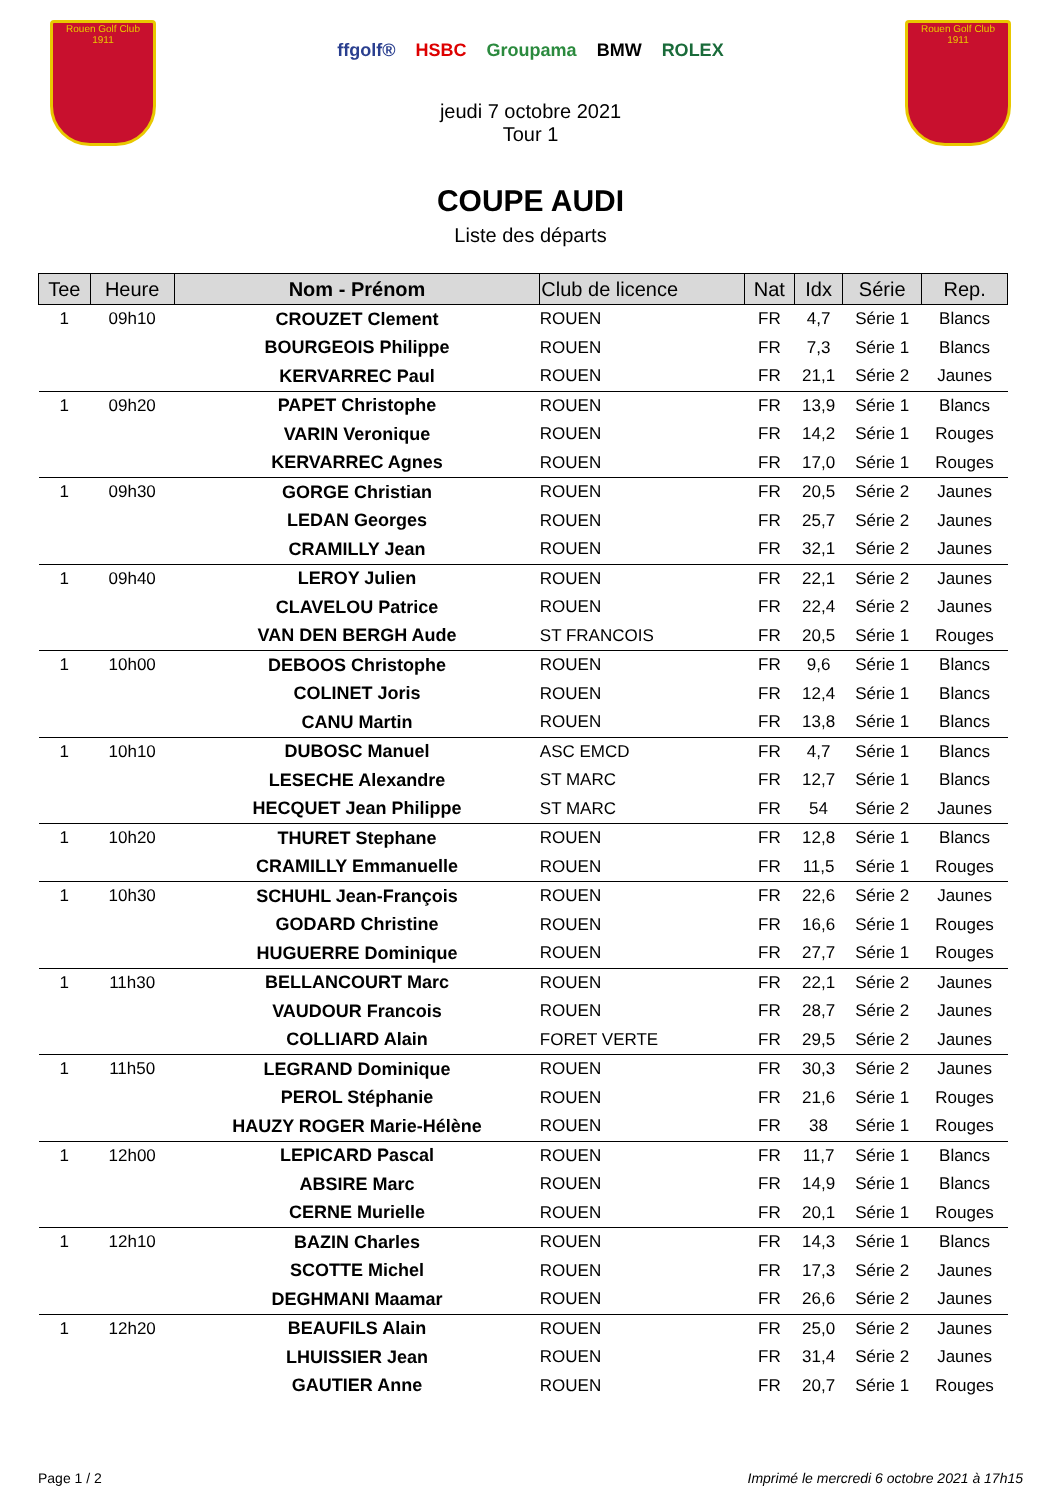Rouen Golf Club
1911
ffgolf® HSBC Groupama BMW ROLEX
Rouen Golf Club
1911
jeudi 7 octobre 2021
Tour 1
COUPE AUDI
Liste des départs
| Tee | Heure | Nom - Prénom | Club de licence | Nat | Idx | Série | Rep. |
| --- | --- | --- | --- | --- | --- | --- | --- |
| 1 | 09h10 | CROUZET Clement | ROUEN | FR | 4,7 | Série 1 | Blancs |
| | | BOURGEOIS Philippe | ROUEN | FR | 7,3 | Série 1 | Blancs |
| | | KERVARREC Paul | ROUEN | FR | 21,1 | Série 2 | Jaunes |
| 1 | 09h20 | PAPET Christophe | ROUEN | FR | 13,9 | Série 1 | Blancs |
| | | VARIN Veronique | ROUEN | FR | 14,2 | Série 1 | Rouges |
| | | KERVARREC Agnes | ROUEN | FR | 17,0 | Série 1 | Rouges |
| 1 | 09h30 | GORGE Christian | ROUEN | FR | 20,5 | Série 2 | Jaunes |
| | | LEDAN Georges | ROUEN | FR | 25,7 | Série 2 | Jaunes |
| | | CRAMILLY Jean | ROUEN | FR | 32,1 | Série 2 | Jaunes |
| 1 | 09h40 | LEROY Julien | ROUEN | FR | 22,1 | Série 2 | Jaunes |
| | | CLAVELOU Patrice | ROUEN | FR | 22,4 | Série 2 | Jaunes |
| | | VAN DEN BERGH Aude | ST FRANCOIS | FR | 20,5 | Série 1 | Rouges |
| 1 | 10h00 | DEBOOS Christophe | ROUEN | FR | 9,6 | Série 1 | Blancs |
| | | COLINET Joris | ROUEN | FR | 12,4 | Série 1 | Blancs |
| | | CANU Martin | ROUEN | FR | 13,8 | Série 1 | Blancs |
| 1 | 10h10 | DUBOSC Manuel | ASC EMCD | FR | 4,7 | Série 1 | Blancs |
| | | LESECHE Alexandre | ST MARC | FR | 12,7 | Série 1 | Blancs |
| | | HECQUET Jean Philippe | ST MARC | FR | 54 | Série 2 | Jaunes |
| 1 | 10h20 | THURET Stephane | ROUEN | FR | 12,8 | Série 1 | Blancs |
| | | CRAMILLY Emmanuelle | ROUEN | FR | 11,5 | Série 1 | Rouges |
| 1 | 10h30 | SCHUHL Jean-François | ROUEN | FR | 22,6 | Série 2 | Jaunes |
| | | GODARD Christine | ROUEN | FR | 16,6 | Série 1 | Rouges |
| | | HUGUERRE Dominique | ROUEN | FR | 27,7 | Série 1 | Rouges |
| 1 | 11h30 | BELLANCOURT Marc | ROUEN | FR | 22,1 | Série 2 | Jaunes |
| | | VAUDOUR Francois | ROUEN | FR | 28,7 | Série 2 | Jaunes |
| | | COLLIARD Alain | FORET VERTE | FR | 29,5 | Série 2 | Jaunes |
| 1 | 11h50 | LEGRAND Dominique | ROUEN | FR | 30,3 | Série 2 | Jaunes |
| | | PEROL Stéphanie | ROUEN | FR | 21,6 | Série 1 | Rouges |
| | | HAUZY ROGER Marie-Hélène | ROUEN | FR | 38 | Série 1 | Rouges |
| 1 | 12h00 | LEPICARD Pascal | ROUEN | FR | 11,7 | Série 1 | Blancs |
| | | ABSIRE Marc | ROUEN | FR | 14,9 | Série 1 | Blancs |
| | | CERNE Murielle | ROUEN | FR | 20,1 | Série 1 | Rouges |
| 1 | 12h10 | BAZIN Charles | ROUEN | FR | 14,3 | Série 1 | Blancs |
| | | SCOTTE Michel | ROUEN | FR | 17,3 | Série 2 | Jaunes |
| | | DEGHMANI Maamar | ROUEN | FR | 26,6 | Série 2 | Jaunes |
| 1 | 12h20 | BEAUFILS Alain | ROUEN | FR | 25,0 | Série 2 | Jaunes |
| | | LHUISSIER Jean | ROUEN | FR | 31,4 | Série 2 | Jaunes |
| | | GAUTIER Anne | ROUEN | FR | 20,7 | Série 1 | Rouges |
Page 1 / 2 Imprimé le mercredi 6 octobre 2021 à 17h15